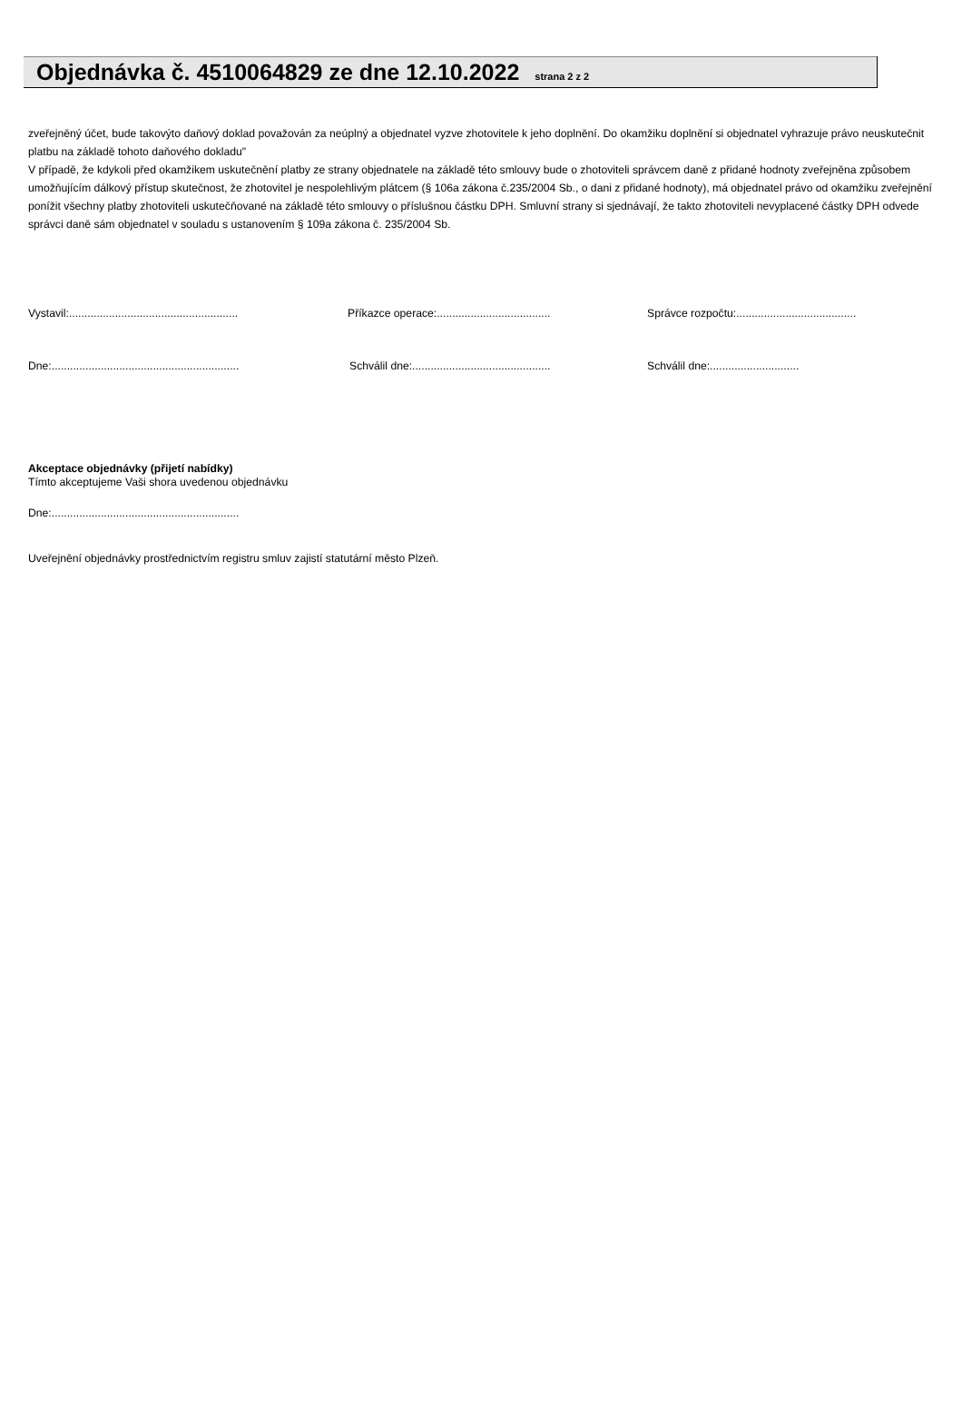Objednávka č. 4510064829 ze dne 12.10.2022 strana 2 z 2
zveřejněný účet, bude takovýto daňový doklad považován za neúplný a objednatel vyzve zhotovitele k jeho doplnění. Do okamžiku doplnění si objednatel vyhrazuje právo neuskutečnit platbu na základě tohoto daňového dokladu"
V případě, že kdykoli před okamžikem uskutečnění platby ze strany objednatele na základě této smlouvy bude o zhotoviteli správcem daně z přidané hodnoty zveřejněna způsobem umožňujícím dálkový přístup skutečnost, že zhotovitel je nespolehlivým plátcem (§ 106a zákona č.235/2004 Sb., o dani z přidané hodnoty), má objednatel právo od okamžiku zveřejnění ponížit všechny platby zhotoviteli uskutečňované na základě této smlouvy o příslušnou částku DPH. Smluvní strany si sjednávají, že takto zhotoviteli nevyplacené částky DPH odvede správci daně sám objednatel v souladu s ustanovením § 109a zákona č. 235/2004 Sb.
Vystavil:.......................................................
Příkazce operace:.....................................
Správce rozpočtu:.......................................
Dne:.............................................................
Schválil dne:.............................................
Schválil dne:.............................
Akceptace objednávky (přijetí nabídky)
Tímto akceptujeme Vaši shora uvedenou objednávku
Dne:.............................................................
Uveřejnění objednávky prostřednictvím registru smluv zajistí statutární město Plzeň.